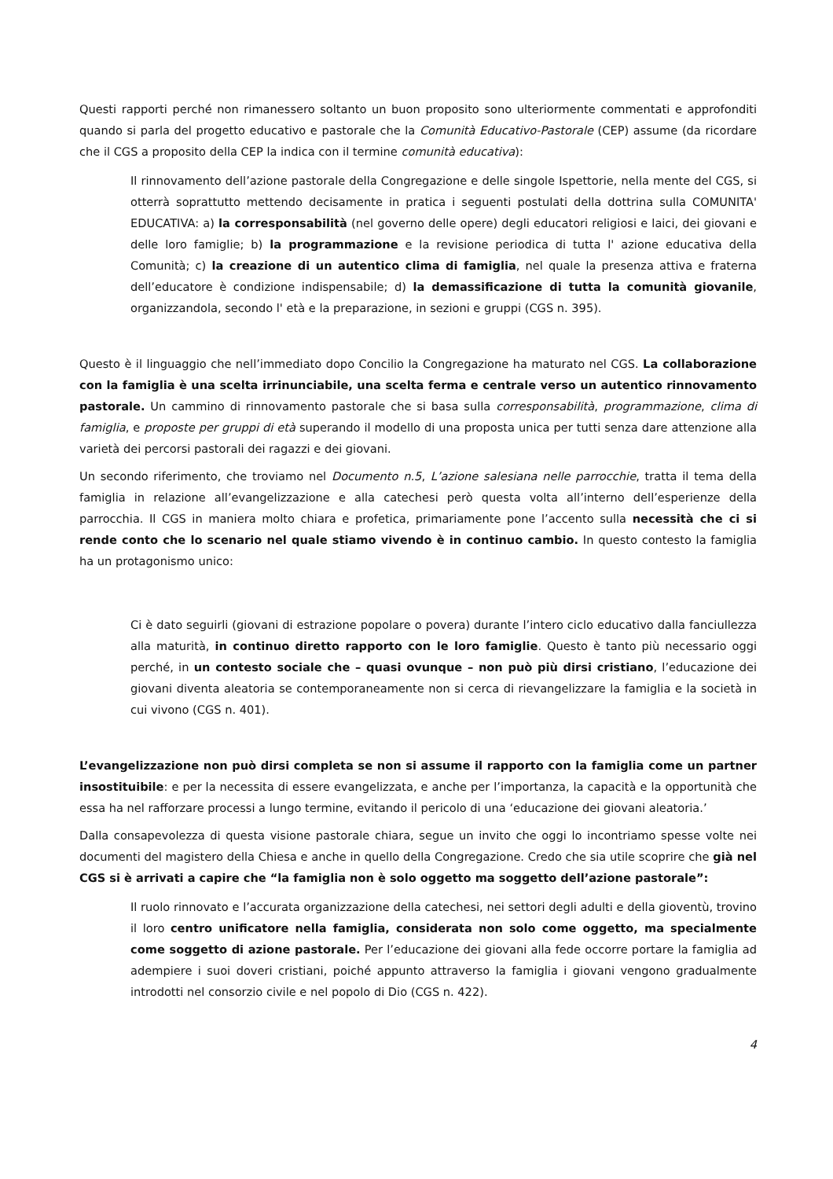Questi rapporti perché non rimanessero soltanto un buon proposito sono ulteriormente commentati e approfonditi quando si parla del progetto educativo e pastorale che la Comunità Educativo-Pastorale (CEP) assume (da ricordare che il CGS a proposito della CEP la indica con il termine comunità educativa):
Il rinnovamento dell’azione pastorale della Congregazione e delle singole Ispettorie, nella mente del CGS, si otterrà soprattutto mettendo decisamente in pratica i seguenti postulati della dottrina sulla COMUNITA' EDUCATIVA: a) la corresponsabilità (nel governo delle opere) degli educatori religiosi e laici, dei giovani e delle loro famiglie; b) la programmazione e la revisione periodica di tutta l' azione educativa della Comunità; c) la creazione di un autentico clima di famiglia, nel quale la presenza attiva e fraterna dell’educatore è condizione indispensabile; d) la demassificazione di tutta la comunità giovanile, organizzandola, secondo l' età e la preparazione, in sezioni e gruppi (CGS n. 395).
Questo è il linguaggio che nell’immediato dopo Concilio la Congregazione ha maturato nel CGS. La collaborazione con la famiglia è una scelta irrinunciabile, una scelta ferma e centrale verso un autentico rinnovamento pastorale. Un cammino di rinnovamento pastorale che si basa sulla corresponsabilità, programmazione, clima di famiglia, e proposte per gruppi di età superando il modello di una proposta unica per tutti senza dare attenzione alla varietà dei percorsi pastorali dei ragazzi e dei giovani.
Un secondo riferimento, che troviamo nel Documento n.5, L’azione salesiana nelle parrocchie, tratta il tema della famiglia in relazione all’evangelizzazione e alla catechesi però questa volta all’interno dell’esperienze della parrocchia. Il CGS in maniera molto chiara e profetica, primariamente pone l’accento sulla necessità che ci si rende conto che lo scenario nel quale stiamo vivendo è in continuo cambio. In questo contesto la famiglia ha un protagonismo unico:
Ci è dato seguirli (giovani di estrazione popolare o povera) durante l’intero ciclo educativo dalla fanciullezza alla maturità, in continuo diretto rapporto con le loro famiglie. Questo è tanto più necessario oggi perché, in un contesto sociale che – quasi ovunque – non può più dirsi cristiano, l’educazione dei giovani diventa aleatoria se contemporaneamente non si cerca di rievangelizzare la famiglia e la società in cui vivono (CGS n. 401).
L’evangelizzazione non può dirsi completa se non si assume il rapporto con la famiglia come un partner insostituibile: e per la necessita di essere evangelizzata, e anche per l’importanza, la capacità e la opportunità che essa ha nel rafforzare processi a lungo termine, evitando il pericolo di una ‘educazione dei giovani aleatoria.’
Dalla consapevolezza di questa visione pastorale chiara, segue un invito che oggi lo incontriamo spesse volte nei documenti del magistero della Chiesa e anche in quello della Congregazione. Credo che sia utile scoprire che già nel CGS si è arrivati a capire che “la famiglia non è solo oggetto ma soggetto dell’azione pastorale”:
Il ruolo rinnovato e l’accurata organizzazione della catechesi, nei settori degli adulti e della gioventù, trovino il loro centro unificatore nella famiglia, considerata non solo come oggetto, ma specialmente come soggetto di azione pastorale. Per l’educazione dei giovani alla fede occorre portare la famiglia ad adempiere i suoi doveri cristiani, poiché appunto attraverso la famiglia i giovani vengono gradualmente introdotti nel consorzio civile e nel popolo di Dio (CGS n. 422).
4